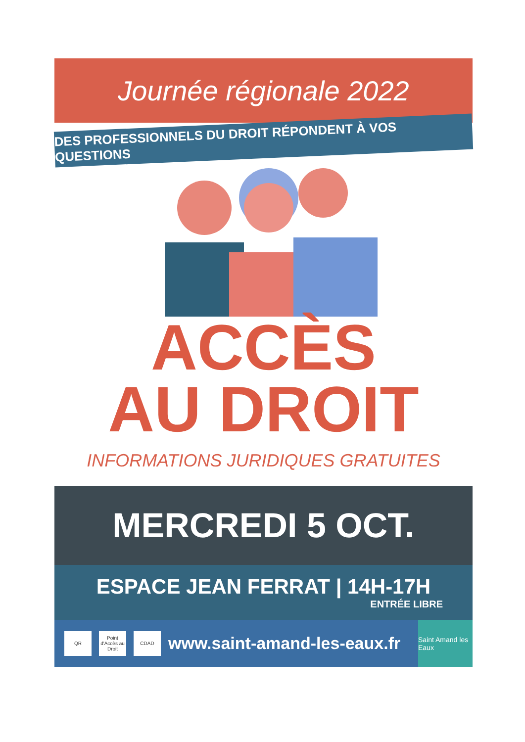Journée régionale 2022
DES PROFESSIONNELS DU DROIT RÉPONDENT À VOS QUESTIONS
ACCÈS
AU DROIT
INFORMATIONS JURIDIQUES GRATUITES
MERCREDI 5 OCT.
ESPACE JEAN FERRAT | 14H-17H
ENTRÉE LIBRE
QR
Point d'Accès au Droit
CDAD
www.saint-amand-les-eaux.fr
Saint Amand les Eaux